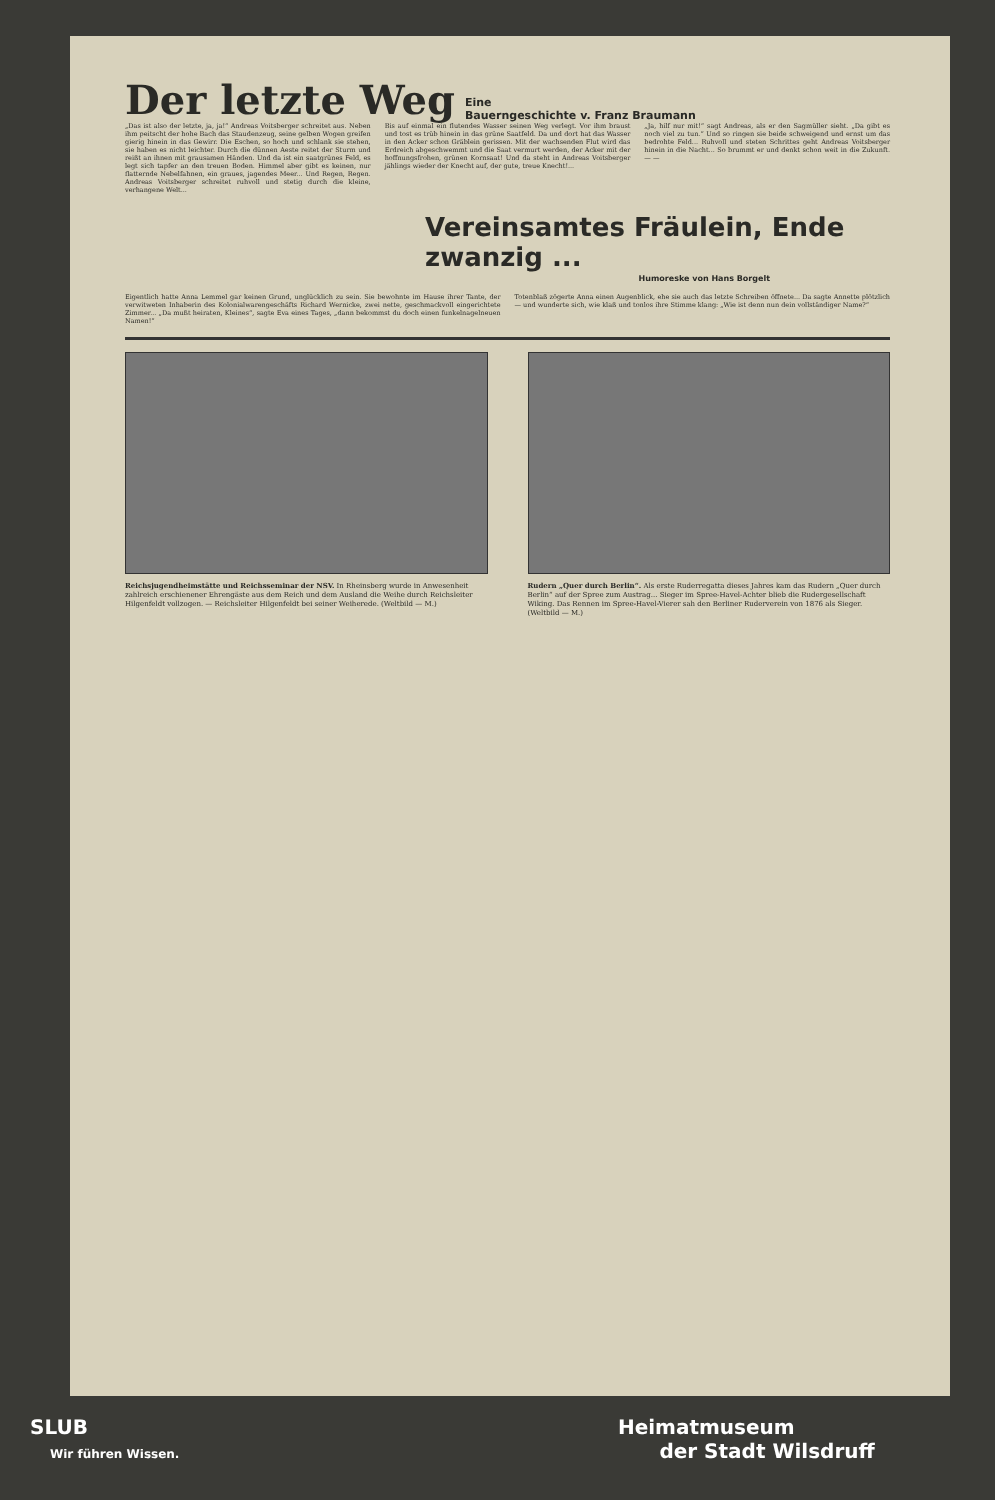Der letzte Weg
Eine
Bauerngeschichte v. Franz Braumann
„Das ist also der letzte, ja, ja!“ Andreas Voitsberger schreitet aus. Neben ihm peitscht der hohe Bach das Staudenzeug, seine gelben Wogen greifen gierig hinein in das Gewirr. Die Eschen, so hoch und schlank sie stehen, sie haben es nicht leichter. Durch die dünnen Aeste reitet der Sturm und reißt an ihnen mit grausamen Händen. Und da ist ein saatgrünes Feld, es legt sich tapfer an den treuen Boden. Himmel aber gibt es keinen, nur flatternde Nebelfahnen, ein graues, jagendes Meer... Und Regen, Regen. Andreas Voitsberger schreitet ruhvoll und stetig durch die kleine, verhangene Welt...
Bis auf einmal ein flutendes Wasser seinen Weg verlegt. Vor ihm braust und tost es trüb hinein in das grüne Saatfeld. Da und dort hat das Wasser in den Acker schon Gräblein gerissen. Mit der wachsenden Flut wird das Erdreich abgeschwemmt und die Saat vermurt werden, der Acker mit der hoffnungsfrohen, grünen Kornsaat! Und da steht in Andreas Voitsberger jählings wieder der Knecht auf, der gute, treue Knecht!...
„Ja, hilf nur mit!“ sagt Andreas, als er den Sagmüller sieht. „Da gibt es noch viel zu tun.“ Und so ringen sie beide schweigend und ernst um das bedrohte Feld... Ruhvoll und steten Schrittes geht Andreas Voitsberger hinein in die Nacht... So brummt er und denkt schon weit in die Zukunft. — —
Vereinsamtes Fräulein, Ende zwanzig ...
Humoreske von Hans Borgelt
Eigentlich hatte Anna Lemmel gar keinen Grund, unglücklich zu sein. Sie bewohnte im Hause ihrer Tante, der verwitweten Inhaberin des Kolonialwarengeschäfts Richard Wernicke, zwei nette, geschmackvoll eingerichtete Zimmer... „Da mußt heiraten, Kleines“, sagte Eva eines Tages, „dann bekommst du doch einen funkelnagelneuen Namen!“
Totenblaß zögerte Anna einen Augenblick, ehe sie auch das letzte Schreiben öffnete... Da sagte Annette plötzlich — und wunderte sich, wie klaß und tonlos ihre Stimme klang: „Wie ist denn nun dein vollständiger Name?“
Reichsjugendheimstätte und Reichsseminar der NSV. In Rheinsberg wurde in Anwesenheit zahlreich erschienener Ehrengäste aus dem Reich und dem Ausland die Weihe durch Reichsleiter Hilgenfeldt vollzogen. — Reichsleiter Hilgenfeldt bei seiner Weiherede. (Weltbild — M.)
Rudern „Quer durch Berlin“. Als erste Ruderregatta dieses Jahres kam das Rudern „Quer durch Berlin“ auf der Spree zum Austrag... Sieger im Spree-Havel-Achter blieb die Rudergesellschaft Wiking. Das Rennen im Spree-Havel-Vierer sah den Berliner Ruderverein von 1876 als Sieger. (Weltbild — M.)
SLUB Heimatmuseum
Wir führen Wissen. der Stadt Wilsdruff